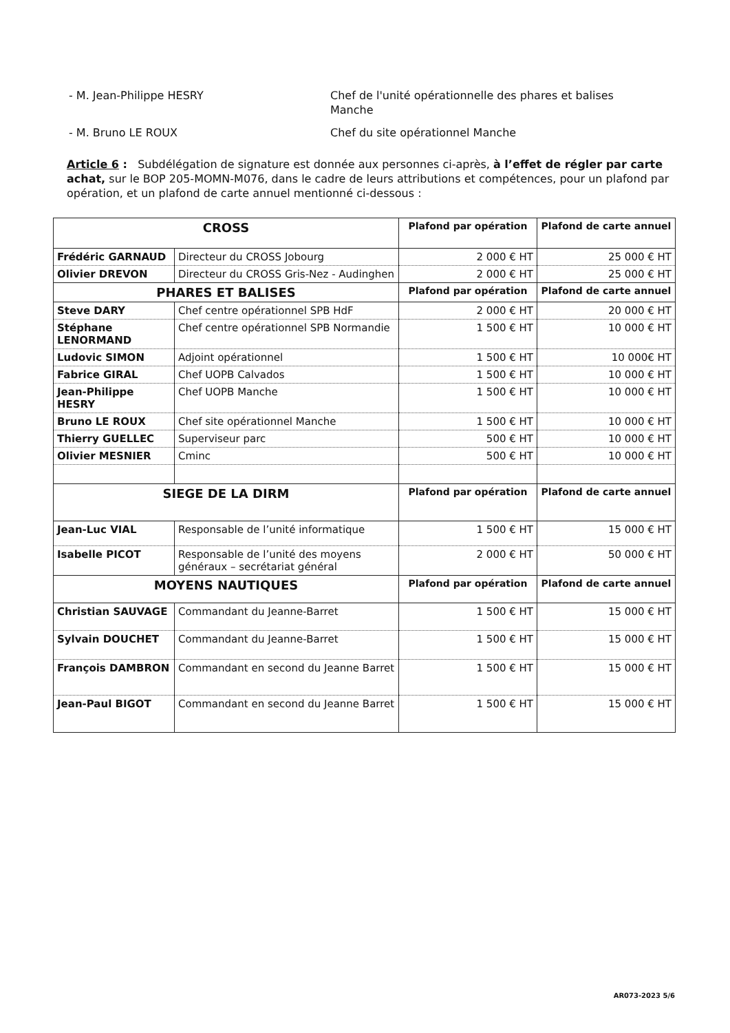- M. Jean-Philippe HESRY Chef de l'unité opérationnelle des phares et balises Manche
- M. Bruno LE ROUX Chef du site opérationnel Manche
Article 6 : Subdélégation de signature est donnée aux personnes ci-après, à l’effet de régler par carte achat, sur le BOP 205-MOMN-M076, dans le cadre de leurs attributions et compétences, pour un plafond par opération, et un plafond de carte annuel mentionné ci-dessous :
| CROSS | | Plafond par opération | Plafond de carte annuel |
| --- | --- | --- | --- |
| Frédéric GARNAUD | Directeur du CROSS Jobourg | 2 000 € HT | 25 000 € HT |
| Olivier DREVON | Directeur du CROSS Gris-Nez - Audinghen | 2 000 € HT | 25 000 € HT |
| PHARES ET BALISES | | Plafond par opération | Plafond de carte annuel |
| Steve DARY | Chef centre opérationnel SPB HdF | 2 000 € HT | 20 000 € HT |
| Stéphane LENORMAND | Chef centre opérationnel SPB Normandie | 1 500 € HT | 10 000 € HT |
| Ludovic SIMON | Adjoint opérationnel | 1 500 € HT | 10 000€ HT |
| Fabrice GIRAL | Chef UOPB Calvados | 1 500 € HT | 10 000 € HT |
| Jean-Philippe HESRY | Chef UOPB Manche | 1 500 € HT | 10 000 € HT |
| Bruno LE ROUX | Chef site opérationnel Manche | 1 500 € HT | 10 000 € HT |
| Thierry GUELLEC | Superviseur parc | 500 € HT | 10 000 € HT |
| Olivier MESNIER | Cminc | 500 € HT | 10 000 € HT |
| SIEGE DE LA DIRM | | Plafond par opération | Plafond de carte annuel |
| Jean-Luc VIAL | Responsable de l’unité informatique | 1 500 € HT | 15 000 € HT |
| Isabelle PICOT | Responsable de l’unité des moyens généraux – secrétariat général | 2 000 € HT | 50 000 € HT |
| MOYENS NAUTIQUES | | Plafond par opération | Plafond de carte annuel |
| Christian SAUVAGE | Commandant du Jeanne-Barret | 1 500 € HT | 15 000 € HT |
| Sylvain DOUCHET | Commandant du Jeanne-Barret | 1 500 € HT | 15 000 € HT |
| François DAMBRON | Commandant en second du Jeanne Barret | 1 500 € HT | 15 000 € HT |
| Jean-Paul BIGOT | Commandant en second du Jeanne Barret | 1 500 € HT | 15 000 € HT |
AR073-2023 5/6